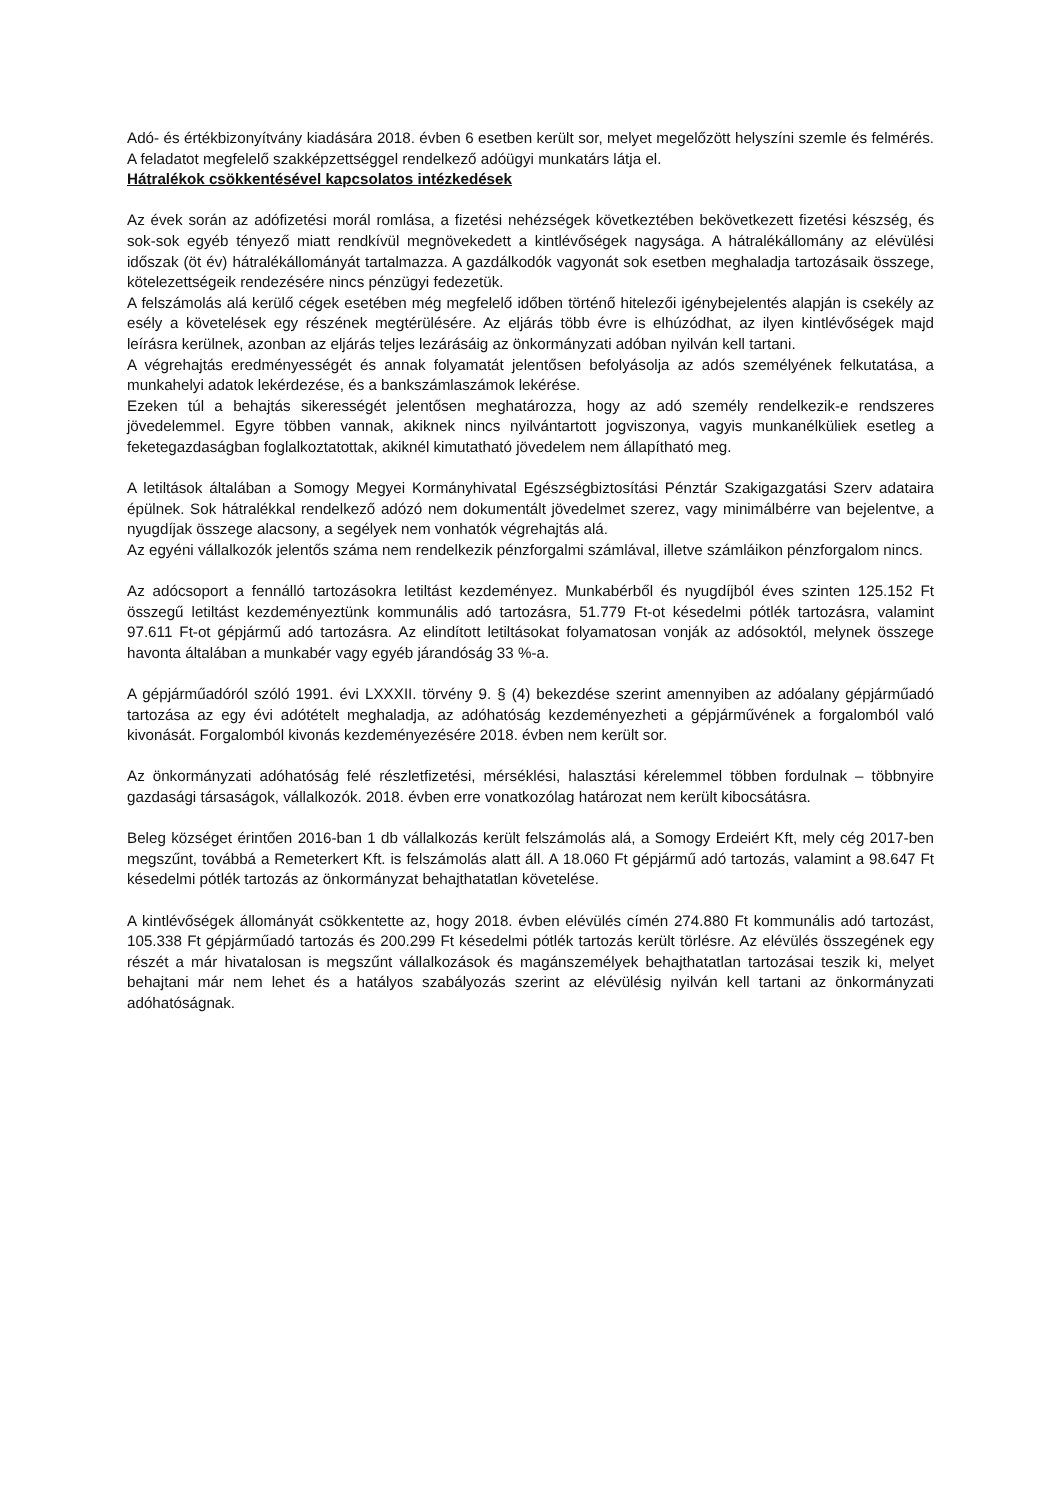Adó- és értékbizonyítvány kiadására 2018. évben 6 esetben került sor, melyet megelőzött helyszíni szemle és felmérés. A feladatot megfelelő szakképzettséggel rendelkező adóügyi munkatárs látja el.
Hátralékok csökkentésével kapcsolatos intézkedések
Az évek során az adófizetési morál romlása, a fizetési nehézségek következtében bekövetkezett fizetési készség, és sok-sok egyéb tényező miatt rendkívül megnövekedett a kintlévőségek nagysága. A hátralékállomány az elévülési időszak (öt év) hátralékállományát tartalmazza. A gazdálkodók vagyonát sok esetben meghaladja tartozásaik összege, kötelezettségeik rendezésére nincs pénzügyi fedezetük.
A felszámolás alá kerülő cégek esetében még megfelelő időben történő hitelezői igénybejelentés alapján is csekély az esély a követelések egy részének megtérülésére. Az eljárás több évre is elhúzódhat, az ilyen kintlévőségek majd leírásra kerülnek, azonban az eljárás teljes lezárásáig az önkormányzati adóban nyilván kell tartani.
A végrehajtás eredményességét és annak folyamatát jelentősen befolyásolja az adós személyének felkutatása, a munkahelyi adatok lekérdezése, és a bankszámlaszámok lekérése.
Ezeken túl a behajtás sikerességét jelentősen meghatározza, hogy az adó személy rendelkezik-e rendszeres jövedelemmel. Egyre többen vannak, akiknek nincs nyilvántartott jogviszonya, vagyis munkanélküliek esetleg a feketegazdaságban foglalkoztatottak, akiknél kimutatható jövedelem nem állapítható meg.
A letiltások általában a Somogy Megyei Kormányhivatal Egészségbiztosítási Pénztár Szakigazgatási Szerv adataira épülnek. Sok hátralékkal rendelkező adózó nem dokumentált jövedelmet szerez, vagy minimálbérre van bejelentve, a nyugdíjak összege alacsony, a segélyek nem vonhatók végrehajtás alá.
Az egyéni vállalkozók jelentős száma nem rendelkezik pénzforgalmi számlával, illetve számláikon pénzforgalom nincs.
Az adócsoport a fennálló tartozásokra letiltást kezdeményez. Munkabérből és nyugdíjból éves szinten 125.152 Ft összegű letiltást kezdeményeztünk kommunális adó tartozásra, 51.779 Ft-ot késedelmi pótlék tartozásra, valamint 97.611 Ft-ot gépjármű adó tartozásra. Az elindított letiltásokat folyamatosan vonják az adósoktól, melynek összege havonta általában a munkabér vagy egyéb járandóság 33 %-a.
A gépjárműadóról szóló 1991. évi LXXXII. törvény 9. § (4) bekezdése szerint amennyiben az adóalany gépjárműadó tartozása az egy évi adótételt meghaladja, az adóhatóság kezdeményezheti a gépjárművének a forgalomból való kivonását. Forgalomból kivonás kezdeményezésére 2018. évben nem került sor.
Az önkormányzati adóhatóság felé részletfizetési, mérséklési, halasztási kérelemmel többen fordulnak – többnyire gazdasági társaságok, vállalkozók. 2018. évben erre vonatkozólag határozat nem került kibocsátásra.
Beleg községet érintően 2016-ban 1 db vállalkozás került felszámolás alá, a Somogy Erdeiért Kft, mely cég 2017-ben megszűnt, továbbá a Remeterkert Kft. is felszámolás alatt áll. A 18.060 Ft gépjármű adó tartozás, valamint a 98.647 Ft késedelmi pótlék tartozás az önkormányzat behajthatatlan követelése.
A kintlévőségek állományát csökkentette az, hogy 2018. évben elévülés címén 274.880 Ft kommunális adó tartozást, 105.338 Ft gépjárműadó tartozás és 200.299 Ft késedelmi pótlék tartozás került törlésre. Az elévülés összegének egy részét a már hivatalosan is megszűnt vállalkozások és magánszemélyek behajthatatlan tartozásai teszik ki, melyet behajtani már nem lehet és a hatályos szabályozás szerint az elévülésig nyilván kell tartani az önkormányzati adóhatóságnak.